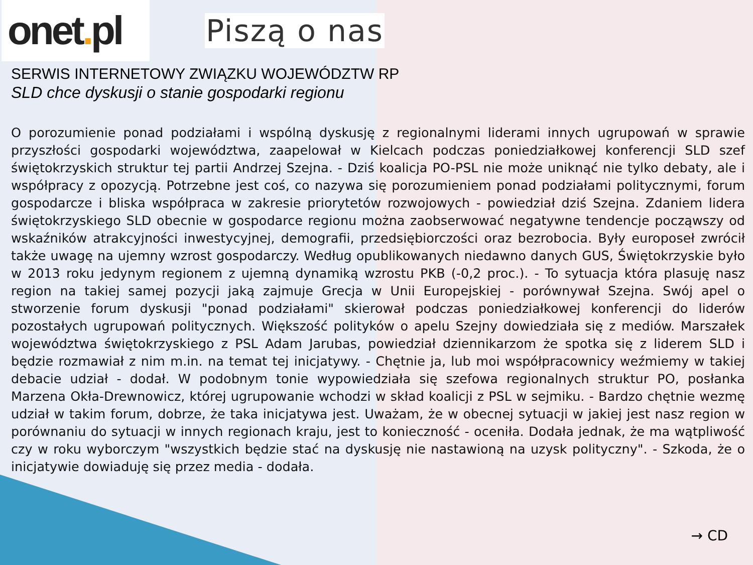onet. pl
Piszą o nas
SERWIS INTERNETOWY ZWIĄZKU WOJEWÓDZTW RP
SLD chce dyskusji o stanie gospodarki regionu
O porozumienie ponad podziałami i wspólną dyskusję z regionalnymi liderami innych ugrupowań w sprawie przyszłości gospodarki województwa, zaapelował w Kielcach podczas poniedziałkowej konferencji SLD szef świętokrzyskich struktur tej partii Andrzej Szejna. - Dziś koalicja PO-PSL nie może uniknąć nie tylko debaty, ale i współpracy z opozycją. Potrzebne jest coś, co nazywa się porozumieniem ponad podziałami politycznymi, forum gospodarcze i bliska współpraca w zakresie priorytetów rozwojowych - powiedział dziś Szejna. Zdaniem lidera świętokrzyskiego SLD obecnie w gospodarce regionu można zaobserwować negatywne tendencje począwszy od wskaźników atrakcyjności inwestycyjnej, demografii, przedsiębiorczości oraz bezrobocia. Były europoseł zwrócił także uwagę na ujemny wzrost gospodarczy. Według opublikowanych niedawno danych GUS, Świętokrzyskie było w 2013 roku jedynym regionem z ujemną dynamiką wzrostu PKB (-0,2 proc.). - To sytuacja która plasuję nasz region na takiej samej pozycji jaką zajmuje Grecja w Unii Europejskiej - porównywał Szejna. Swój apel o stworzenie forum dyskusji "ponad podziałami" skierował podczas poniedziałkowej konferencji do liderów pozostałych ugrupowań politycznych. Większość polityków o apelu Szejny dowiedziała się z mediów. Marszałek województwa świętokrzyskiego z PSL Adam Jarubas, powiedział dziennikarzom że spotka się z liderem SLD i będzie rozmawiał z nim m.in. na temat tej inicjatywy. - Chętnie ja, lub moi współpracownicy weźmiemy w takiej debacie udział - dodał. W podobnym tonie wypowiedziała się szefowa regionalnych struktur PO, posłanka Marzena Okła-Drewnowicz, której ugrupowanie wchodzi w skład koalicji z PSL w sejmiku. - Bardzo chętnie wezmę udział w takim forum, dobrze, że taka inicjatywa jest. Uważam, że w obecnej sytuacji w jakiej jest nasz region w porównaniu do sytuacji w innych regionach kraju, jest to konieczność - oceniła. Dodała jednak, że ma wątpliwość czy w roku wyborczym "wszystkich będzie stać na dyskusję nie nastawioną na uzysk polityczny". - Szkoda, że o inicjatywie dowiaduję się przez media - dodała.
→ CD